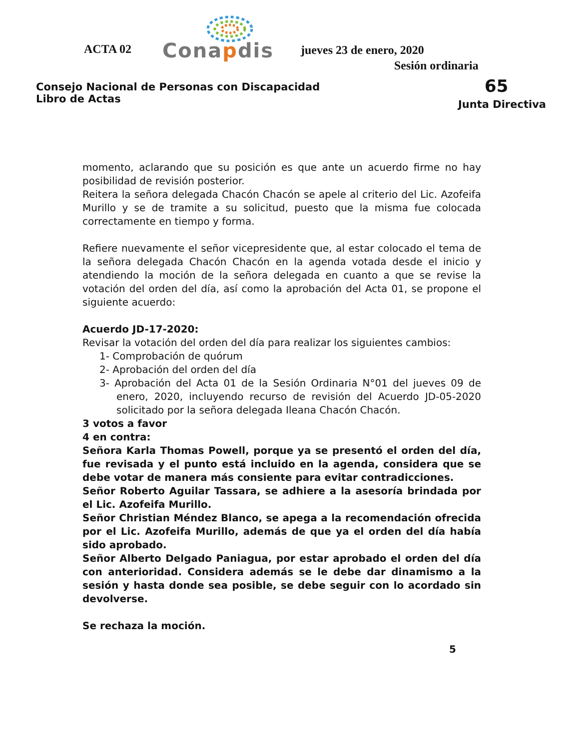ACTA 02 Conapdis jueves 23 de enero, 2020
Sesión ordinaria
Consejo Nacional de Personas con Discapacidad
Libro de Actas
65
Junta Directiva
momento, aclarando que su posición es que ante un acuerdo firme no hay posibilidad de revisión posterior.
Reitera la señora delegada Chacón Chacón se apele al criterio del Lic. Azofeifa Murillo y se de tramite a su solicitud, puesto que la misma fue colocada correctamente en tiempo y forma.
Refiere nuevamente el señor vicepresidente que, al estar colocado el tema de la señora delegada Chacón Chacón en la agenda votada desde el inicio y atendiendo la moción de la señora delegada en cuanto a que se revise la votación del orden del día, así como la aprobación del Acta 01, se propone el siguiente acuerdo:
Acuerdo JD-17-2020:
Revisar la votación del orden del día para realizar los siguientes cambios:
1- Comprobación de quórum
2- Aprobación del orden del día
3- Aprobación del Acta 01 de la Sesión Ordinaria N°01 del jueves 09 de enero, 2020, incluyendo recurso de revisión del Acuerdo JD-05-2020 solicitado por la señora delegada Ileana Chacón Chacón.
3 votos a favor
4 en contra:
Señora Karla Thomas Powell, porque ya se presentó el orden del día, fue revisada y el punto está incluido en la agenda, considera que se debe votar de manera más consiente para evitar contradicciones.
Señor Roberto Aguilar Tassara, se adhiere a la asesoría brindada por el Lic. Azofeifa Murillo.
Señor Christian Méndez Blanco, se apega a la recomendación ofrecida por el Lic. Azofeifa Murillo, además de que ya el orden del día había sido aprobado.
Señor Alberto Delgado Paniagua, por estar aprobado el orden del día con anterioridad. Considera además se le debe dar dinamismo a la sesión y hasta donde sea posible, se debe seguir con lo acordado sin devolverse.
Se rechaza la moción.
5